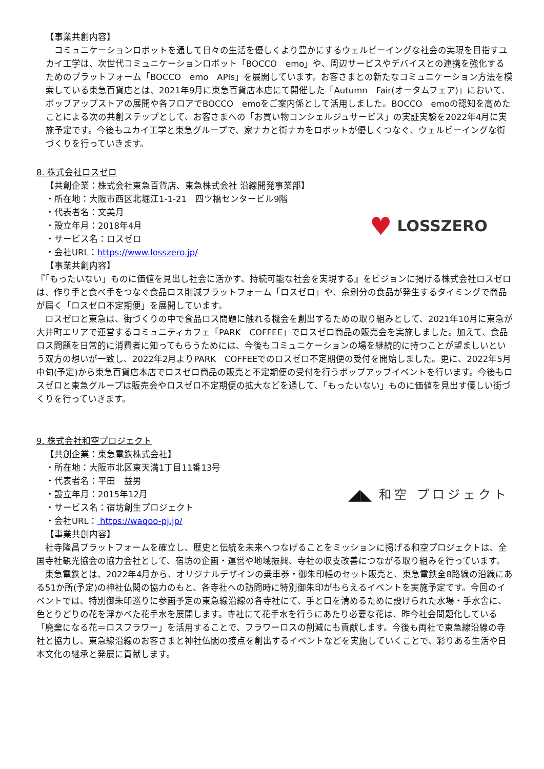【事業共創内容】
　コミュニケーションロボットを通して日々の生活を優しくより豊かにするウェルビーイングな社会の実現を目指すユカイ工学は、次世代コミュニケーションロボット「BOCCO　emo」や、周辺サービスやデバイスとの連携を強化するためのプラットフォーム「BOCCO　emo　APIs」を展開しています。お客さまとの新たなコミュニケーション方法を模索している東急百貨店とは、2021年9月に東急百貨店本店にて開催した「Autumn　Fair(オータムフェア)」において、ポップアップストアの展開や各フロアでBOCCO　emoをご案内係として活用しました。BOCCO　emoの認知を高めたことによる次の共創ステップとして、お客さまへの「お買い物コンシェルジュサービス」の実証実験を2022年4月に実施予定です。今後もユカイ工学と東急グループで、家ナカと街ナカをロボットが優しくつなぐ、ウェルビーイングな街づくりを行っていきます。
8. 株式会社ロスゼロ
【共創企業：株式会社東急百貨店、東急株式会社 沿線開発事業部】
・所在地：大阪市西区北堀江1-1-21　四ツ橋センタービル9階
・代表者名：文美月
・設立年月：2018年4月
・サービス名：ロスゼロ
・会社URL：https://www.losszero.jp/
【事業共創内容】
♥ LOSSZERO
『「もったいない」ものに価値を見出し社会に活かす、持続可能な社会を実現する』をビジョンに掲げる株式会社ロスゼロは、作り手と食べ手をつなぐ食品ロス削減プラットフォーム「ロスゼロ」や、余剰分の食品が発生するタイミングで商品が届く「ロスゼロ不定期便」を展開しています。
　ロスゼロと東急は、街づくりの中で食品ロス問題に触れる機会を創出するための取り組みとして、2021年10月に東急が大井町エリアで運営するコミュニティカフェ「PARK　COFFEE」でロスゼロ商品の販売会を実施しました。加えて、食品ロス問題を日常的に消費者に知ってもらうためには、今後もコミュニケーションの場を継続的に持つことが望ましいという双方の想いが一致し、2022年2月よりPARK　COFFEEでのロスゼロ不定期便の受付を開始しました。更に、2022年5月中旬(予定)から東急百貨店本店でロスゼロ商品の販売と不定期便の受付を行うポップアップイベントを行います。今後もロスゼロと東急グループは販売会やロスゼロ不定期便の拡大などを通して、「もったいない」ものに価値を見出す優しい街づくりを行っていきます。
9. 株式会社和空プロジェクト
【共創企業：東急電鉄株式会社】
・所在地：大阪市北区東天満1丁目11番13号
・代表者名：平田　益男
・設立年月：2015年12月
・サービス名：宿坊創生プロジェクト
・会社URL： https://waqoo-pj.jp/
【事業共創内容】
◢◣ 和空 プロジェクト
　社寺隆昌プラットフォームを確立し、歴史と伝統を未来へつなげることをミッションに掲げる和空プロジェクトは、全国寺社観光協会の協力会社として、宿坊の企画・運営や地域振興、寺社の収支改善につながる取り組みを行っています。
　東急電鉄とは、2022年4月から、オリジナルデザインの乗車券・御朱印帳のセット販売と、東急電鉄全8路線の沿線にある51か所(予定)の神社仏閣の協力のもと、各寺社への訪問時に特別御朱印がもらえるイベントを実施予定です。今回のイベントでは、特別御朱印巡りに参画予定の東急線沿線の各寺社にて、手と口を清めるために設けられた水場・手水舎に、色とりどりの花を浮かべた花手水を展開します。寺社にて花手水を行うにあたり必要な花は、昨今社会問題化している「廃棄になる花＝ロスフラワー」を活用することで、フラワーロスの削減にも貢献します。今後も両社で東急線沿線の寺社と協力し、東急線沿線のお客さまと神社仏閣の接点を創出するイベントなどを実施していくことで、彩りある生活や日本文化の継承と発展に貢献します。